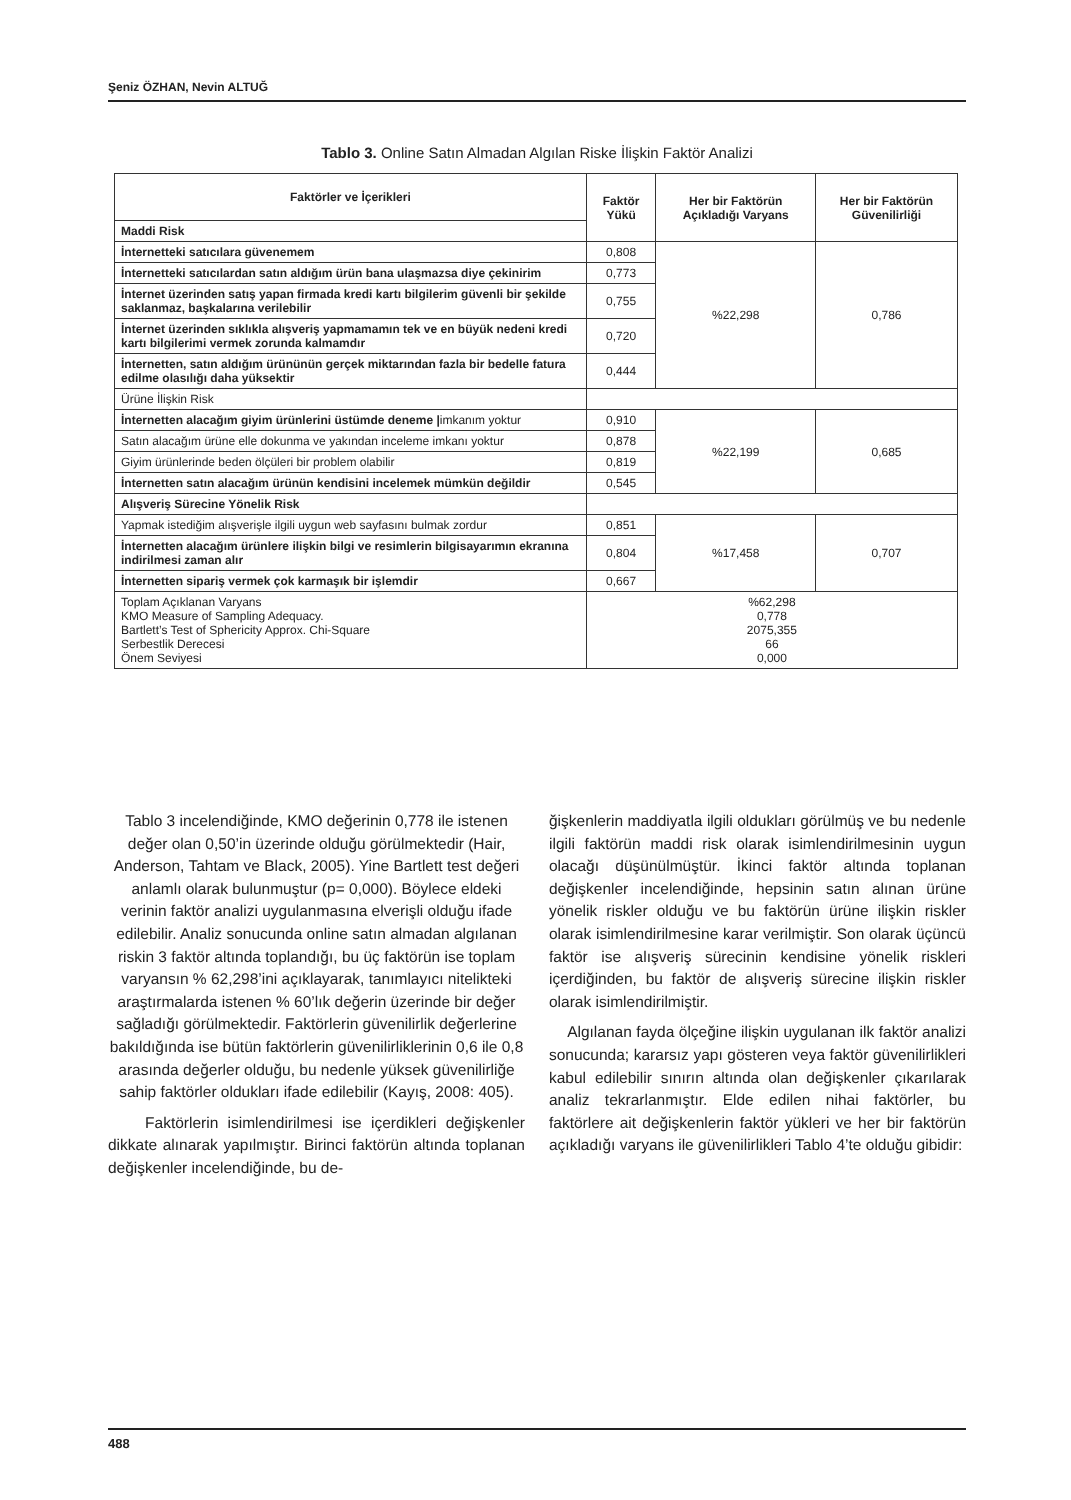Şeniz ÖZHAN, Nevin ALTUĞ
Tablo 3. Online Satın Almadan Algılan Riske İlişkin Faktör Analizi
| Faktörler ve İçerikleri | Faktör Yükü | Her bir Faktörün Açıkladığı Varyans | Her bir Faktörün Güvenilirliği |
| --- | --- | --- | --- |
| Maddi Risk | | | |
| İnternetteki satıcılara güvenemem | 0,808 | %22,298 | 0,786 |
| İnternetteki satıcılardan satın aldığım ürün bana ulaşmazsa diye çekinirim | 0,773 | | |
| İnternet üzerinden satış yapan firmada kredi kartı bilgilerim güvenli bir şekilde saklanmaz, başkalarına verilebilir | 0,755 | | |
| İnternet üzerinden sıklıkla alışveriş yapmamamın tek ve en büyük nedeni kredi kartı bilgilerimi vermek zorunda kalmamdır | 0,720 | | |
| İnternetten, satın aldığım ürününün gerçek miktarından fazla bir bedelle fatura edilme olasılığı daha yüksektir | 0,444 | | |
| Ürüne İlişkin Risk | | | |
| İnternetten alacağım giyim ürünlerini üstümde deneme / imkanım yoktur | 0,910 | %22,199 | 0,685 |
| Satın alacağım ürüne elle dokunma ve yakından inceleme imkanı yoktur | 0,878 | | |
| Giyim ürünlerinde beden ölçüleri bir problem olabilir | 0,819 | | |
| İnternetten satın alacağım ürünün kendisini incelemek mümkün değildir | 0,545 | | |
| Alışveriş Sürecine Yönelik Risk | | | |
| Yapmak istediğim alışverişle ilgili uygun web sayfasını bulmak zordur | 0,851 | %17,458 | 0,707 |
| İnternetten alacağım ürünlere ilişkin bilgi ve resimlerin bilgisayarımın ekranına indirilmesi zaman alır | 0,804 | | |
| İnternetten sipariş vermek çok karmaşık bir işlemdir | 0,667 | | |
| Toplam Açıklanan Varyans KMO Measure of Sampling Adequacy. Bartlett’s Test of Sphericity Approx. Chi-Square Serbestlik Derecesi Önem Seviyesi | %62,298 0,778 2075,355 66 0,000 | | |
Tablo 3 incelendiğinde, KMO değerinin 0,778 ile istenen değer olan 0,50’in üzerinde olduğu görülmektedir (Hair, Anderson, Tahtam ve Black, 2005). Yine Bartlett test değeri anlamlı olarak bulunmuştur (p= 0,000). Böylece eldeki verinin faktör analizi uygulanmasına elverişli olduğu ifade edilebilir. Analiz sonucunda online satın almadan algılanan riskin 3 faktör altında toplandığı, bu üç faktörün ise toplam varyansın % 62,298’ini açıklayarak, tanımlayıcı nitelikteki araştırmalarda istenen % 60’lık değerin üzerinde bir değer sağladığı görülmektedir. Faktörlerin güvenilirlik değerlerine bakıldığında ise bütün faktörlerin güvenilirliklerinin 0,6 ile 0,8 arasında değerler olduğu, bu nedenle yüksek güvenilirliğe sahip faktörler oldukları ifade edilebilir (Kayış, 2008: 405).
Faktörlerin isimlendirilmesi ise içerdikleri değişkenler dikkate alınarak yapılmıştır. Birinci faktörün altında toplanan değişkenler incelendiğinde, bu de-
ğişkenlerin maddiyatla ilgili oldukları görülmüş ve bu nedenle ilgili faktörün maddi risk olarak isimlendirilmesinin uygun olacağı düşünülmüştür. İkinci faktör altında toplanan değişkenler incelendiğinde, hepsinin satın alınan ürüne yönelik riskler olduğu ve bu faktörün ürüne ilişkin riskler olarak isimlendirilmesine karar verilmiştir. Son olarak üçüncü faktör ise alışveriş sürecinin kendisine yönelik riskleri içerdiğinden, bu faktör de alışveriş sürecine ilişkin riskler olarak isimlendirilmiştir.
Algılanan fayda ölçeğine ilişkin uygulanan ilk faktör analizi sonucunda; kararsız yapı gösteren veya faktör güvenilirlikleri kabul edilebilir sınırın altında olan değişkenler çıkarılarak analiz tekrarlanmıştır. Elde edilen nihai faktörler, bu faktörlere ait değişkenlerin faktör yükleri ve her bir faktörün açıkladığı varyans ile güvenilirlikleri Tablo 4’te olduğu gibidir:
488